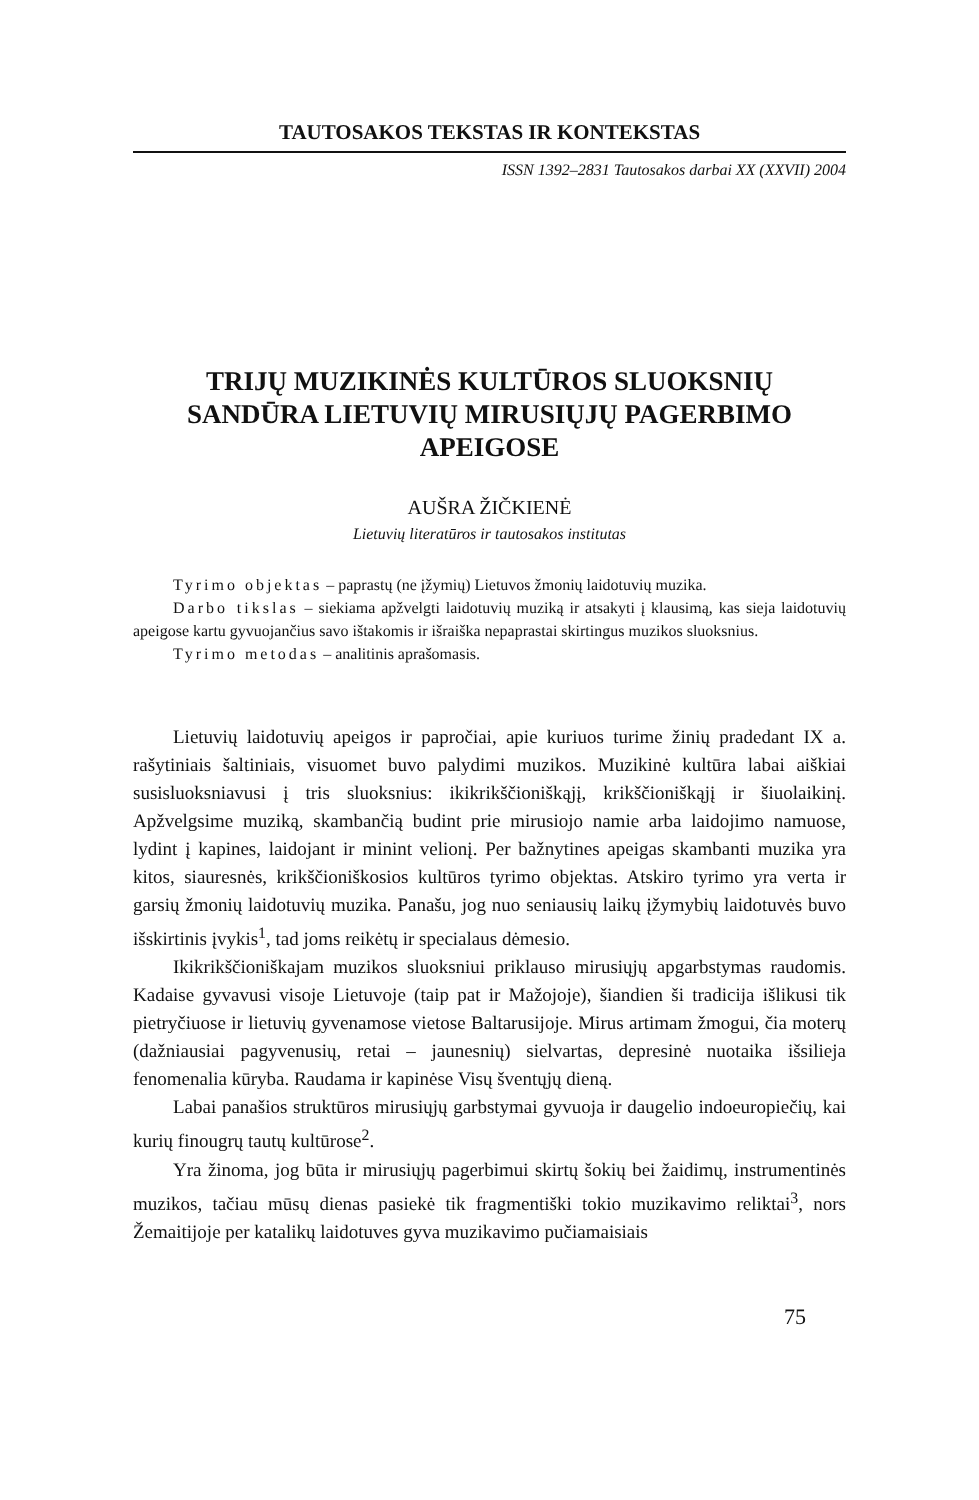TAUTOSAKOS TEKSTAS IR KONTEKSTAS
ISSN 1392–2831 Tautosakos darbai XX (XXVII) 2004
TRIJŲ MUZIKINĖS KULTŪROS SLUOKSNIŲ
SANDŪRA LIETUVIŲ MIRUSIŲJŲ PAGERBIMO
APEIGOSE
AUŠRA ŽIČKIENĖ
Lietuvių literatūros ir tautosakos institutas
Tyrimo objektas – paprastų (ne įžymių) Lietuvos žmonių laidotuvių muzika.
Darbo tikslas – siekiama apžvelgti laidotuvių muziką ir atsakyti į klausimą, kas sieja laidotuvių apeigose kartu gyvuojančius savo ištakomis ir išraiška nepaprastai skirtingus muzikos sluoksnius.
Tyrimo metodas – analitinis aprašomasis.
Lietuvių laidotuvių apeigos ir papročiai, apie kuriuos turime žinių pradedant IX a. rašytiniais šaltiniais, visuomet buvo palydimi muzikos. Muzikinė kultūra labai aiškiai susisluoksniavusi į tris sluoksnius: ikikrikščioniškąjį, krikščioniškąjį ir šiuolaikinį. Apžvelgsime muziką, skambančią budint prie mirusiojo namie arba laidojimo namuose, lydint į kapines, laidojant ir minint velionį. Per bažnytines apeigas skambanti muzika yra kitos, siauresnės, krikščioniškosios kultūros tyrimo objektas. Atskiro tyrimo yra verta ir garsių žmonių laidotuvių muzika. Panašu, jog nuo seniausių laikų įžymybių laidotuvės buvo išskirtinis įvykis<sup>1</sup>, tad joms reikėtų ir specialaus dėmesio.
Ikikrikščioniškajam muzikos sluoksniui priklauso mirusiųjų apgarbstymas raudomis. Kadaise gyvavusi visoje Lietuvoje (taip pat ir Mažojoje), šiandien ši tradicija išlikusi tik pietryčiuose ir lietuvių gyvenamose vietose Baltarusijoje. Mirus artimam žmogui, čia moterų (dažniausiai pagyvenusių, retai – jaunesnių) sielvartas, depresinė nuotaika išsilieja fenomenalia kūryba. Raudama ir kapinėse Visų šventųjų dieną.
Labai panašios struktūros mirusiųjų garbstymai gyvuoja ir daugelio indoeuropiečių, kai kurių finougrų tautų kultūrose<sup>2</sup>.
Yra žinoma, jog būta ir mirusiųjų pagerbimui skirtų šokių bei žaidimų, instrumentinės muzikos, tačiau mūsų dienas pasiekė tik fragmentiški tokio muzikavimo reliktai<sup>3</sup>, nors Žemaitijoje per katalikų laidotuves gyva muzikavimo pučiamaisiais
75